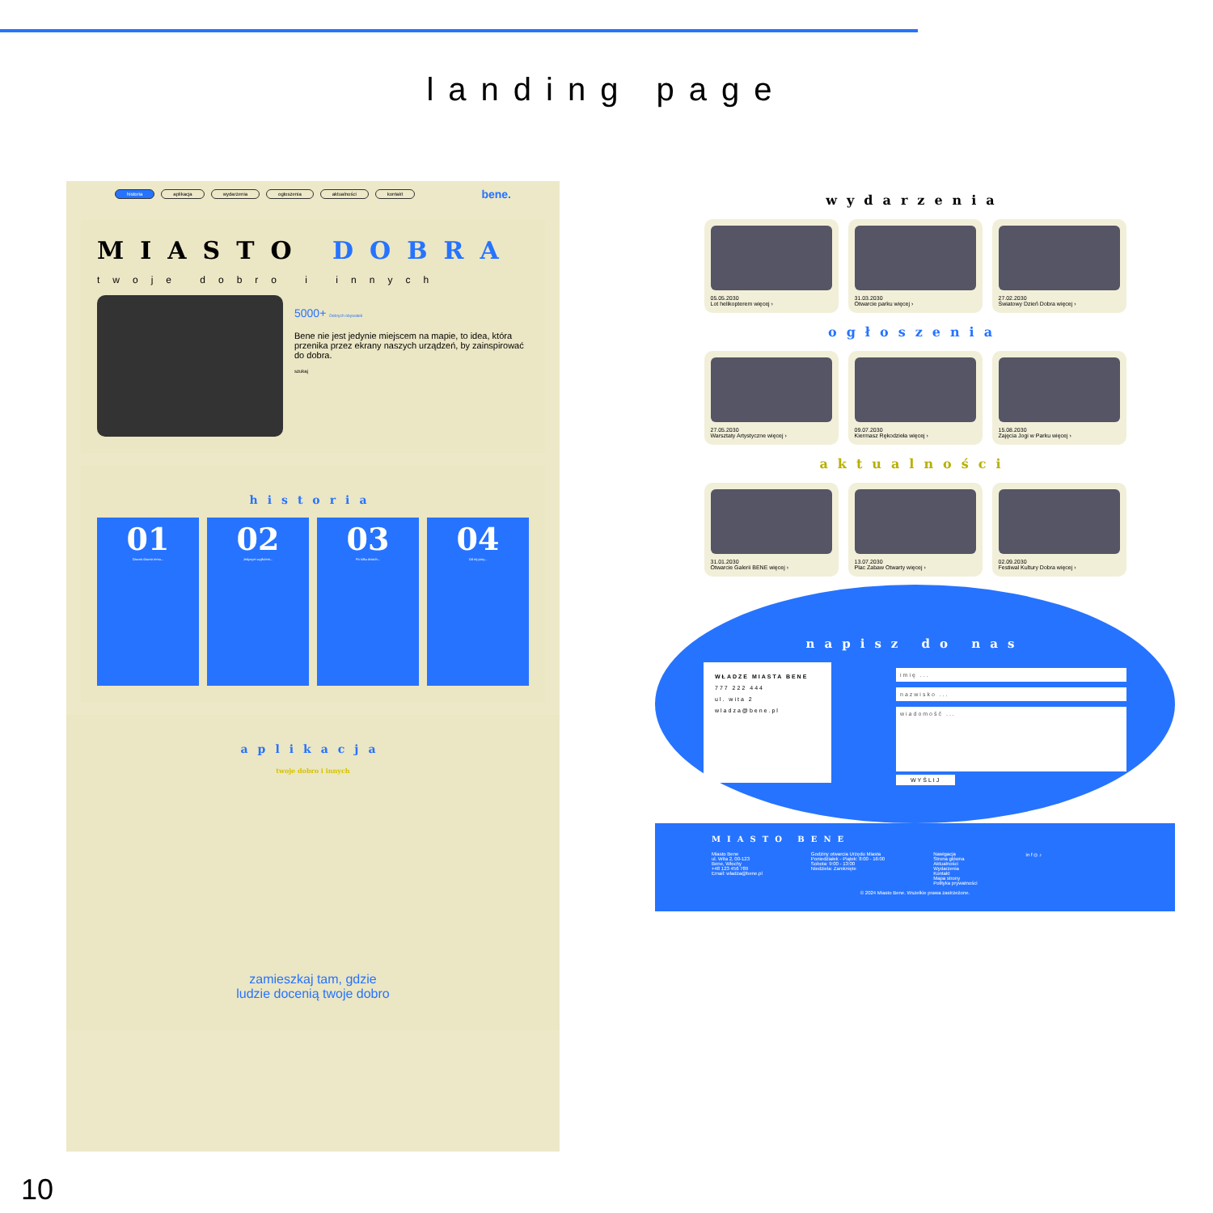landing page
historia aplikacja wydarzenia ogłoszenia aktualności kontakt bene.
MIASTO DOBRA
twoje dobro i innych
5000+ Dobrych obywateli
Bene nie jest jedynie miejscem na mapie, to idea, która przenika przez ekrany naszych urządzeń, by zainspirować do dobra.
szukaj
historia
01
Dawno dawno temu...
02
Jedynym wyjściem...
03
Po kilku dniach...
04
Od tej pory...
aplikacja
twoje dobro i innych
zamieszkaj tam, gdzie
ludzie docenią twoje dobro
wydarzenia
05.05.2030
Lot helikopterem więcej ›
31.03.2030
Otwarcie parku więcej ›
27.02.2030
Światowy Dzień Dobra więcej ›
ogłoszenia
27.05.2030
Warsztaty Artystyczne więcej ›
09.07.2030
Kiermasz Rękodzieła więcej ›
15.08.2030
Zajęcia Jogi w Parku więcej ›
aktualności
31.01.2030
Otwarcie Galerii BENE więcej ›
13.07.2030
Plac Zabaw Otwarty więcej ›
02.09.2030
Festiwal Kultury Dobra więcej ›
napisz do nas
WŁADZE MIASTA BENE
777 222 444
ul. wita 2
wladza@bene.pl
imię ...
nazwisko ...
wiadomość ...
WYŚLIJ
MIASTO BENE
Miasto Bene
ul. Wita 2, 00-123
Bene, Włochy
+48 123 456 789
Email: wladza@bene.pl
Godziny otwarcia Urzędu Miasta
Poniedziałek - Piątek: 8:00 - 16:00
Sobota: 9:00 - 13:00
Niedziela: Zamknięte
Nawigacja
Strona główna
Aktualności
Wydarzenia
Kontakt
Mapa strony
Polityka prywatności
in f ◎ ♪
© 2024 Miasto Bene. Wszelkie prawa zastrzeżone.
10